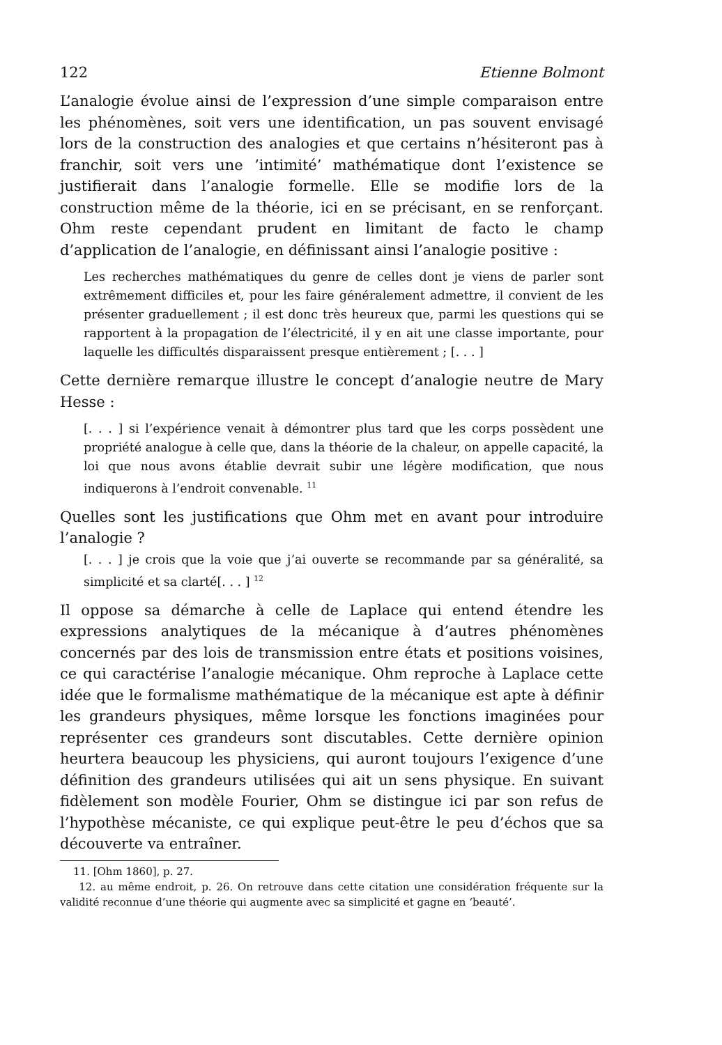122 Etienne Bolmont
L’analogie évolue ainsi de l’expression d’une simple comparaison entre les phénomènes, soit vers une identification, un pas souvent envisagé lors de la construction des analogies et que certains n’hésiteront pas à franchir, soit vers une ’intimité’ mathématique dont l’existence se justifierait dans l’analogie formelle. Elle se modifie lors de la construction même de la théorie, ici en se précisant, en se renforçant. Ohm reste cependant prudent en limitant de facto le champ d’application de l’analogie, en définissant ainsi l’analogie positive :
Les recherches mathématiques du genre de celles dont je viens de parler sont extrêmement difficiles et, pour les faire généralement admettre, il convient de les présenter graduellement ; il est donc très heureux que, parmi les questions qui se rapportent à la propagation de l’électricité, il y en ait une classe importante, pour laquelle les difficultés disparaissent presque entièrement ; [. . . ]
Cette dernière remarque illustre le concept d’analogie neutre de Mary Hesse :
[. . . ] si l’expérience venait à démontrer plus tard que les corps possèdent une propriété analogue à celle que, dans la théorie de la chaleur, on appelle capacité, la loi que nous avons établie devrait subir une légère modification, que nous indiquerons à l’endroit convenable. <sup>11</sup>
Quelles sont les justifications que Ohm met en avant pour introduire l’analogie ?
[. . . ] je crois que la voie que j’ai ouverte se recommande par sa généralité, sa simplicité et sa clarté[. . . ] <sup>12</sup>
Il oppose sa démarche à celle de Laplace qui entend étendre les expressions analytiques de la mécanique à d’autres phénomènes concernés par des lois de transmission entre états et positions voisines, ce qui caractérise l’analogie mécanique. Ohm reproche à Laplace cette idée que le formalisme mathématique de la mécanique est apte à définir les grandeurs physiques, même lorsque les fonctions imaginées pour représenter ces grandeurs sont discutables. Cette dernière opinion heurtera beaucoup les physiciens, qui auront toujours l’exigence d’une définition des grandeurs utilisées qui ait un sens physique. En suivant fidèlement son modèle Fourier, Ohm se distingue ici par son refus de l’hypothèse mécaniste, ce qui explique peut-être le peu d’échos que sa découverte va entraîner.
11. [Ohm 1860], p. 27.
12. au même endroit, p. 26. On retrouve dans cette citation une considération fréquente sur la validité reconnue d’une théorie qui augmente avec sa simplicité et gagne en ‘beauté’.